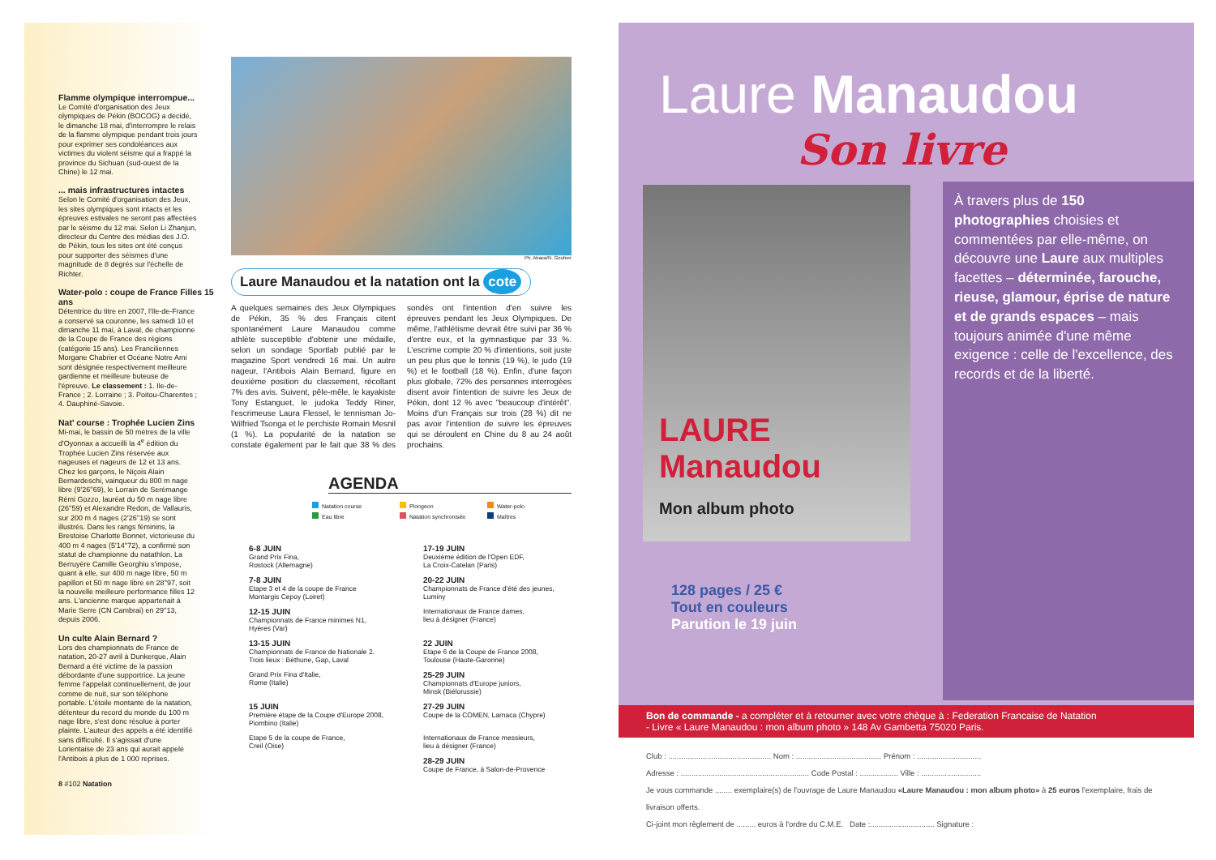Flamme olympique interrompue...
Le Comité d'organisation des Jeux olympiques de Pékin (BOCOG) a décidé, le dimanche 18 mai, d'interrompre le relais de la flamme olympique pendant trois jours pour exprimer ses condoléances aux victimes du violent séisme qui a frappé la province du Sichuan (sud-ouest de la Chine) le 12 mai.
... mais infrastructures intactes
Selon le Comité d'organisation des Jeux, les sites olympiques sont intacts et les épreuves estivales ne seront pas affectées par le séisme du 12 mai. Selon Li Zhanjun, directeur du Centre des médias des J.O. de Pékin, tous les sites ont été conçus pour supporter des séismes d'une magnitude de 8 degrés sur l'échelle de Richter.
Water-polo : coupe de France Filles 15 ans
Détentrice du titre en 2007, l'Ile-de-France a conservé sa couronne, les samedi 10 et dimanche 11 mai, à Laval, de championne de la Coupe de France des régions (catégorie 15 ans). Les Franciliennes Morgane Chabrier et Océane Notre Ami sont désignée respectivement meilleure gardienne et meilleure buteuse de l'épreuve. Le classement : 1. Ile-de-France ; 2. Lorraine ; 3. Poitou-Charentes ; 4. Dauphiné-Savoie.
Nat' course : Trophée Lucien Zins
Mi-mai, le bassin de 50 mètres de la ville d'Oyonnax a accueilli la 4<sup>e</sup> édition du Trophée Lucien Zins réservée aux nageuses et nageurs de 12 et 13 ans. Chez les garçons, le Niçois Alain Bernardeschi, vainqueur du 800 m nage libre (9'26''69), le Lorrain de Serémange Rémi Gozzo, lauréat du 50 m nage libre (26''59) et Alexandre Redon, de Vallauris, sur 200 m 4 nages (2'26''19) se sont illustrés. Dans les rangs féminins, la Brestoise Charlotte Bonnet, victorieuse du 400 m 4 nages (5'14''72), a confirmé son statut de championne du natathlon. La Berruyère Camille Georghiu s'impose, quant à elle, sur 400 m nage libre, 50 m papillon et 50 m nage libre en 28''97, soit la nouvelle meilleure performance filles 12 ans. L'ancienne marque appartenait à Marie Serre (CN Cambrai) en 29''13, depuis 2006.
Un culte Alain Bernard ?
Lors des championnats de France de natation, 20-27 avril à Dunkerque, Alain Bernard a été victime de la passion débordante d'une supportrice. La jeune femme l'appelait continuellement, de jour comme de nuit, sur son téléphone portable. L'étoile montante de la natation, détenteur du record du monde du 100 m nage libre, s'est donc résolue à porter plainte. L'auteur des appels a été identifié sans difficulté. Il s'agissait d'une Lorientaise de 23 ans qui aurait appelé l'Antibois à plus de 1 000 reprises.
8 #102 Natation
Ph. Abaca/N. Gouhier
Laure Manaudou et la natation ont la cote
A quelques semaines des Jeux Olympiques de Pékin, 35 % des Français citent spontanément Laure Manaudou comme athlète susceptible d'obtenir une médaille, selon un sondage Sportlab publié par le magazine Sport vendredi 16 mai. Un autre nageur, l'Antibois Alain Bernard, figure en deuxième position du classement, récoltant 7% des avis. Suivent, pêle-mêle, le kayakiste Tony Estanguet, le judoka Teddy Riner, l'escrimeuse Laura Flessel, le tennisman Jo-Wilfried Tsonga et le perchiste Romain Mesnil (1 %). La popularité de la natation se constate également par le fait que 38 % des sondés ont l'intention d'en suivre les épreuves pendant les Jeux Olympiques. De même, l'athlétisme devrait être suivi par 36 % d'entre eux, et la gymnastique par 33 %. L'escrime compte 20 % d'intentions, soit juste un peu plus que le tennis (19 %), le judo (19 %) et le football (18 %). Enfin, d'une façon plus globale, 72% des personnes interrogées disent avoir l'intention de suivre les Jeux de Pékin, dont 12 % avec "beaucoup d'intérêt". Moins d'un Français sur trois (28 %) dit ne pas avoir l'intention de suivre les épreuves qui se déroulent en Chine du 8 au 24 août prochains.
AGENDA
Natation course Plongeon Water-polo Eau libre Natation synchronisée Maîtres
6-8 JUIN
Grand Prix Fina,
Rostock (Allemagne)
17-19 JUIN
Deuxième édition de l'Open EDF,
La Croix-Catelan (Paris)
7-8 JUIN
Etape 3 et 4 de la coupe de France
Montargis Cepoy (Loiret)
20-22 JUIN
Championnats de France d'été des jeunes,
Luminy
12-15 JUIN
Championnats de France minimes N1,
Hyères (Var)
Internationaux de France dames,
lieu à désigner (France)
13-15 JUIN
Championnats de France de Nationale 2.
Trois lieux : Béthune, Gap, Laval
22 JUIN
Etape 6 de la Coupe de France 2008,
Toulouse (Haute-Garonne)
Grand Prix Fina d'Italie,
Rome (Italie)
25-29 JUIN
Championnats d'Europe juniors,
Minsk (Biélorussie)
15 JUIN
Première étape de la Coupe d'Europe 2008,
Piombino (Italie)
27-29 JUIN
Coupe de la COMEN, Larnaca (Chypre)
Etape 5 de la coupe de France,
Creil (Oise)
Internationaux de France messieurs,
lieu à désigner (France)
28-29 JUIN
Coupe de France, à Salon-de-Provence
Laure Manaudou
Son livre
LAURE
Manaudou
Mon album photo
À travers plus de 150 photographies choisies et commentées par elle-même, on découvre une Laure aux multiples facettes – déterminée, farouche, rieuse, glamour, éprise de nature et de grands espaces – mais toujours animée d'une même exigence : celle de l'excellence, des records et de la liberté.
128 pages / 25 €
Tout en couleurs
Parution le 19 juin
Bon de commande - a compléter et à retourner avec votre chèque à : Federation Francaise de Natation
- Livre « Laure Manaudou : mon album photo » 148 Av Gambetta 75020 Paris.
Club : ................................................ Nom : ........................................ Prénom : ..............................
Adresse : ............................................................ Code Postal : .................. Ville : ............................
Je vous commande ........ exemplaire(s) de l'ouvrage de Laure Manaudou «Laure Manaudou : mon album photo» à 25 euros l'exemplaire, frais de livraison offerts.
Ci-joint mon règlement de ......... euros à l'ordre du C.M.E. Date :.............................. Signature :